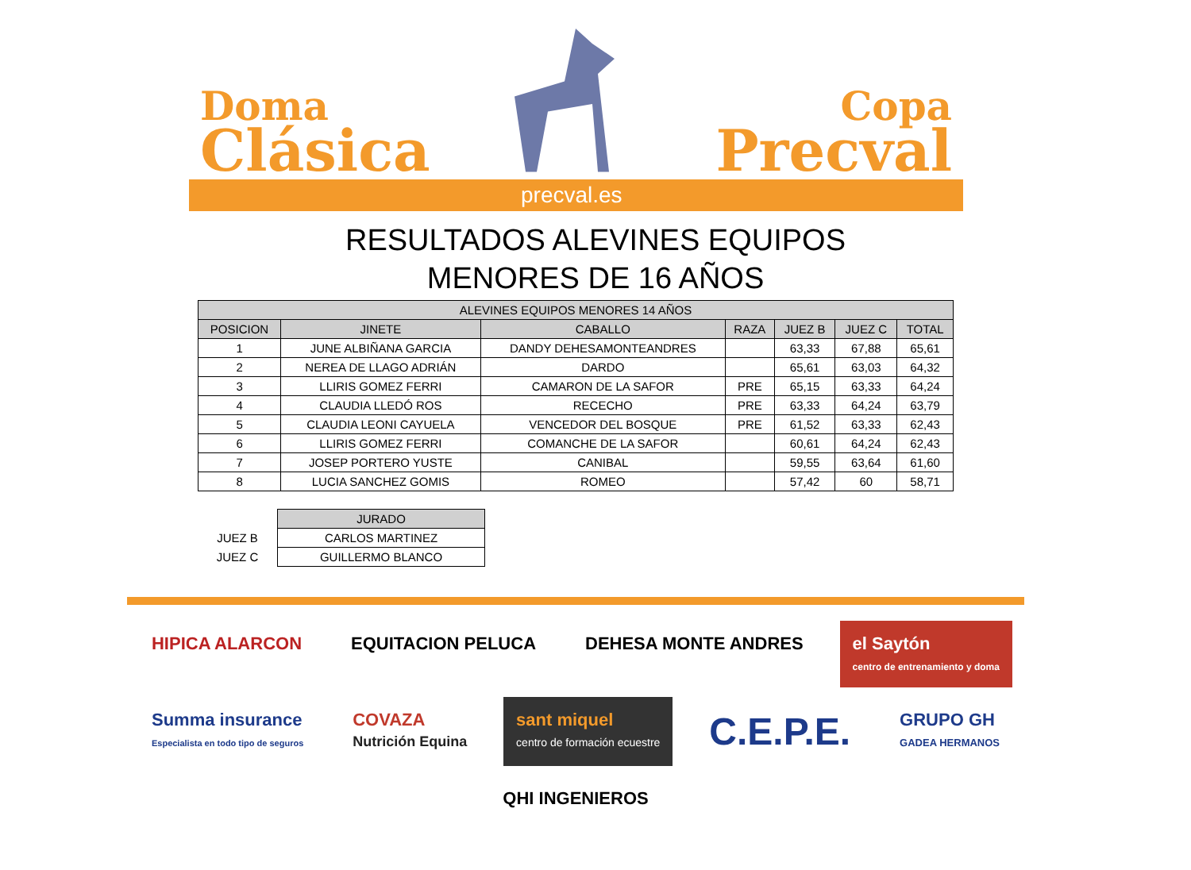Doma
Clásica
Copa
Precval
precval.es
RESULTADOS ALEVINES EQUIPOS
MENORES DE 16 AÑOS
| ALEVINES EQUIPOS MENORES 14 AÑOS | | | | | | |
| --- | --- | --- | --- | --- | --- | --- |
| POSICION | JINETE | CABALLO | RAZA | JUEZ B | JUEZ C | TOTAL |
| 1 | JUNE ALBIÑANA GARCIA | DANDY DEHESAMONTEANDRES | | 63,33 | 67,88 | 65,61 |
| 2 | NEREA DE LLAGO ADRIÁN | DARDO | | 65,61 | 63,03 | 64,32 |
| 3 | LLIRIS GOMEZ FERRI | CAMARON DE LA SAFOR | PRE | 65,15 | 63,33 | 64,24 |
| 4 | CLAUDIA LLEDÓ ROS | RECECHO | PRE | 63,33 | 64,24 | 63,79 |
| 5 | CLAUDIA LEONI CAYUELA | VENCEDOR DEL BOSQUE | PRE | 61,52 | 63,33 | 62,43 |
| 6 | LLIRIS GOMEZ FERRI | COMANCHE DE LA SAFOR | | 60,61 | 64,24 | 62,43 |
| 7 | JOSEP PORTERO YUSTE | CANIBAL | | 59,55 | 63,64 | 61,60 |
| 8 | LUCIA SANCHEZ GOMIS | ROMEO | | 57,42 | 60 | 58,71 |
| | JURADO |
| JUEZ B | CARLOS MARTINEZ |
| JUEZ C | GUILLERMO BLANCO |
HIPICA ALARCON
EQUITACION PELUCA
DEHESA MONTE ANDRES
el Saytón
centro de entrenamiento y doma
Summa insurance
Especialista en todo tipo de seguros
COVAZA
Nutrición Equina
sant miquel
centro de formación ecuestre
C.E.P.E.
GRUPO GH
GADEA HERMANOS
QHI INGENIEROS